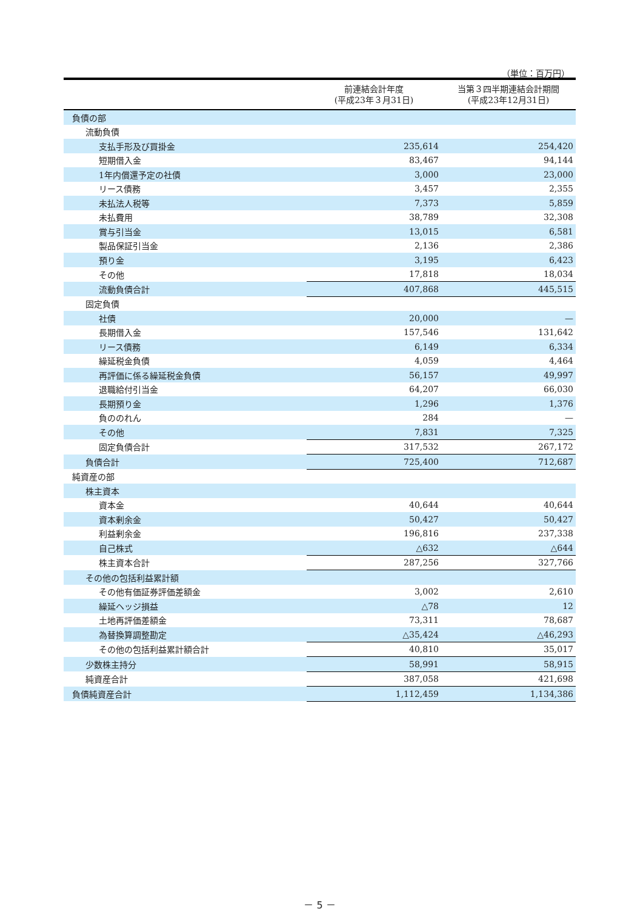（単位：百万円）
| | 前連結会計年度 (平成23年３月31日) | 当第３四半期連結会計期間 (平成23年12月31日) |
| --- | --- | --- |
| 負債の部 | | |
| 流動負債 | | |
| 支払手形及び買掛金 | 235,614 | 254,420 |
| 短期借入金 | 83,467 | 94,144 |
| 1年内償還予定の社債 | 3,000 | 23,000 |
| リース債務 | 3,457 | 2,355 |
| 未払法人税等 | 7,373 | 5,859 |
| 未払費用 | 38,789 | 32,308 |
| 賞与引当金 | 13,015 | 6,581 |
| 製品保証引当金 | 2,136 | 2,386 |
| 預り金 | 3,195 | 6,423 |
| その他 | 17,818 | 18,034 |
| 流動負債合計 | 407,868 | 445,515 |
| 固定負債 | | |
| 社債 | 20,000 | — |
| 長期借入金 | 157,546 | 131,642 |
| リース債務 | 6,149 | 6,334 |
| 繰延税金負債 | 4,059 | 4,464 |
| 再評価に係る繰延税金負債 | 56,157 | 49,997 |
| 退職給付引当金 | 64,207 | 66,030 |
| 長期預り金 | 1,296 | 1,376 |
| 負ののれん | 284 | — |
| その他 | 7,831 | 7,325 |
| 固定負債合計 | 317,532 | 267,172 |
| 負債合計 | 725,400 | 712,687 |
| 純資産の部 | | |
| 株主資本 | | |
| 資本金 | 40,644 | 40,644 |
| 資本剰余金 | 50,427 | 50,427 |
| 利益剰余金 | 196,816 | 237,338 |
| 自己株式 | △632 | △644 |
| 株主資本合計 | 287,256 | 327,766 |
| その他の包括利益累計額 | | |
| その他有価証券評価差額金 | 3,002 | 2,610 |
| 繰延ヘッジ損益 | △78 | 12 |
| 土地再評価差額金 | 73,311 | 78,687 |
| 為替換算調整勘定 | △35,424 | △46,293 |
| その他の包括利益累計額合計 | 40,810 | 35,017 |
| 少数株主持分 | 58,991 | 58,915 |
| 純資産合計 | 387,058 | 421,698 |
| 負債純資産合計 | 1,112,459 | 1,134,386 |
－ 5 －